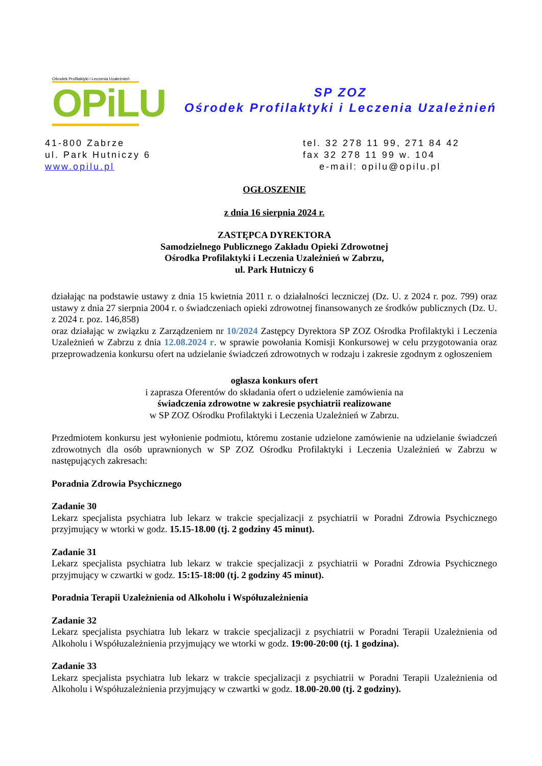Ośrodek Profilaktyki i Leczenia Uzależnień
OPiLU
SP ZOZ
Ośrodek Profilaktyki i Leczenia Uzależnień
41-800 Zabrze
ul. Park Hutniczy 6
www.opilu.pl
tel. 32 278 11 99, 271 84 42
fax 32 278 11 99 w. 104
e-mail: opilu@opilu.pl
OGŁOSZENIE
z dnia 16 sierpnia 2024 r.
ZASTĘPCA DYREKTORA
Samodzielnego Publicznego Zakładu Opieki Zdrowotnej
Ośrodka Profilaktyki i Leczenia Uzależnień w Zabrzu,
ul. Park Hutniczy 6
działając na podstawie ustawy z dnia 15 kwietnia 2011 r. o działalności leczniczej (Dz. U. z 2024 r. poz. 799) oraz ustawy z dnia 27 sierpnia 2004 r. o świadczeniach opieki zdrowotnej finansowanych ze środków publicznych (Dz. U. z 2024 r. poz. 146,858)
oraz działając w związku z Zarządzeniem nr 10/2024 Zastępcy Dyrektora SP ZOZ Ośrodka Profilaktyki i Leczenia Uzależnień w Zabrzu z dnia 12.08.2024 r. w sprawie powołania Komisji Konkursowej w celu przygotowania oraz przeprowadzenia konkursu ofert na udzielanie świadczeń zdrowotnych w rodzaju i zakresie zgodnym z ogłoszeniem
ogłasza konkurs ofert
i zaprasza Oferentów do składania ofert o udzielenie zamówienia na
świadczenia zdrowotne w zakresie psychiatrii realizowane
w SP ZOZ Ośrodku Profilaktyki i Leczenia Uzależnień w Zabrzu.
Przedmiotem konkursu jest wyłonienie podmiotu, któremu zostanie udzielone zamówienie na udzielanie świadczeń zdrowotnych dla osób uprawnionych w SP ZOZ Ośrodku Profilaktyki i Leczenia Uzależnień w Zabrzu w następujących zakresach:
Poradnia Zdrowia Psychicznego
Zadanie 30
Lekarz specjalista psychiatra lub lekarz w trakcie specjalizacji z psychiatrii w Poradni Zdrowia Psychicznego przyjmujący w wtorki w godz. 15.15-18.00 (tj. 2 godziny 45 minut).
Zadanie 31
Lekarz specjalista psychiatra lub lekarz w trakcie specjalizacji z psychiatrii w Poradni Zdrowia Psychicznego przyjmujący w czwartki w godz. 15:15-18:00 (tj. 2 godziny 45 minut).
Poradnia Terapii Uzależnienia od Alkoholu i Współuzależnienia
Zadanie 32
Lekarz specjalista psychiatra lub lekarz w trakcie specjalizacji z psychiatrii w Poradni Terapii Uzależnienia od Alkoholu i Współuzależnienia przyjmujący we wtorki w godz. 19:00-20:00 (tj. 1 godzina).
Zadanie 33
Lekarz specjalista psychiatra lub lekarz w trakcie specjalizacji z psychiatrii w Poradni Terapii Uzależnienia od Alkoholu i Współuzależnienia przyjmujący w czwartki w godz. 18.00-20.00 (tj. 2 godziny).